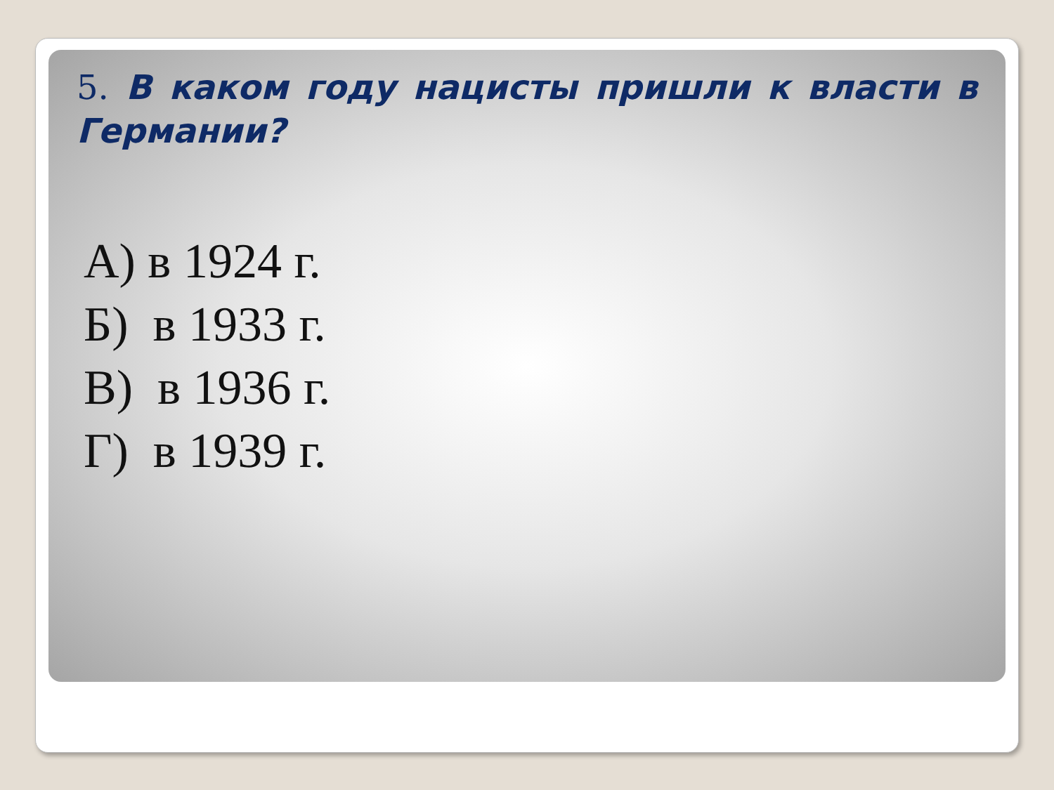5. В каком году нацисты пришли к власти в Германии?
А) в 1924 г.
Б) в 1933 г.
В) в 1936 г.
Г) в 1939 г.